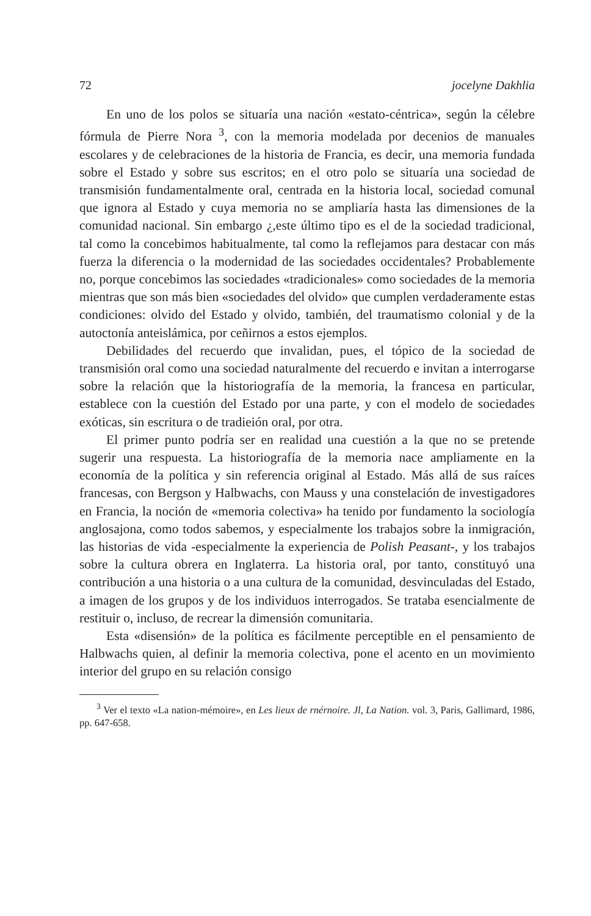72 jocelyne Dakhlia
En uno de los polos se situaría una nación «estato-céntrica», según la célebre fórmula de Pierre Nora <sup>3</sup>, con la memoria modelada por decenios de manuales escolares y de celebraciones de la historia de Francia, es decir, una memoria fundada sobre el Estado y sobre sus escritos; en el otro polo se situaría una sociedad de transmisión fundamentalmente oral, centrada en la historia local, sociedad comunal que ignora al Estado y cuya memoria no se ampliaría hasta las dimensiones de la comunidad nacional. Sin embargo ¿,este último tipo es el de la sociedad tradicional, tal como la concebimos habitualmente, tal como la reflejamos para destacar con más fuerza la diferencia o la modernidad de las sociedades occidentales? Probablemente no, porque concebimos las sociedades «tradicionales» como sociedades de la memoria mientras que son más bien «sociedades del olvido» que cumplen verdaderamente estas condiciones: olvido del Estado y olvido, también, del traumatismo colonial y de la autoctonía anteislámica, por ceñirnos a estos ejemplos.
Debilidades del recuerdo que invalidan, pues, el tópico de la sociedad de transmisión oral como una sociedad naturalmente del recuerdo e invitan a interrogarse sobre la relación que la historiografía de la memoria, la francesa en particular, establece con la cuestión del Estado por una parte, y con el modelo de sociedades exóticas, sin escritura o de tradieión oral, por otra.
El primer punto podría ser en realidad una cuestión a la que no se pretende sugerir una respuesta. La historiografía de la memoria nace ampliamente en la economía de la política y sin referencia original al Estado. Más allá de sus raíces francesas, con Bergson y Halbwachs, con Mauss y una constelación de investigadores en Francia, la noción de «memoria colectiva» ha tenido por fundamento la sociología anglosajona, como todos sabemos, y especialmente los trabajos sobre la inmigración, las historias de vida -especialmente la experiencia de Polish Peasant-, y los trabajos sobre la cultura obrera en Inglaterra. La historia oral, por tanto, constituyó una contribución a una historia o a una cultura de la comunidad, desvinculadas del Estado, a imagen de los grupos y de los individuos interrogados. Se trataba esencialmente de restituir o, incluso, de recrear la dimensión comunitaria.
Esta «disensión» de la política es fácilmente perceptible en el pensamiento de Halbwachs quien, al definir la memoria colectiva, pone el acento en un movimiento interior del grupo en su relación consigo
<sup>3</sup> Ver el texto «La nation-mémoire», en Les lieux de rnérnoire. Jl, La Nation. vol. 3, Paris, Gallimard, 1986, pp. 647-658.